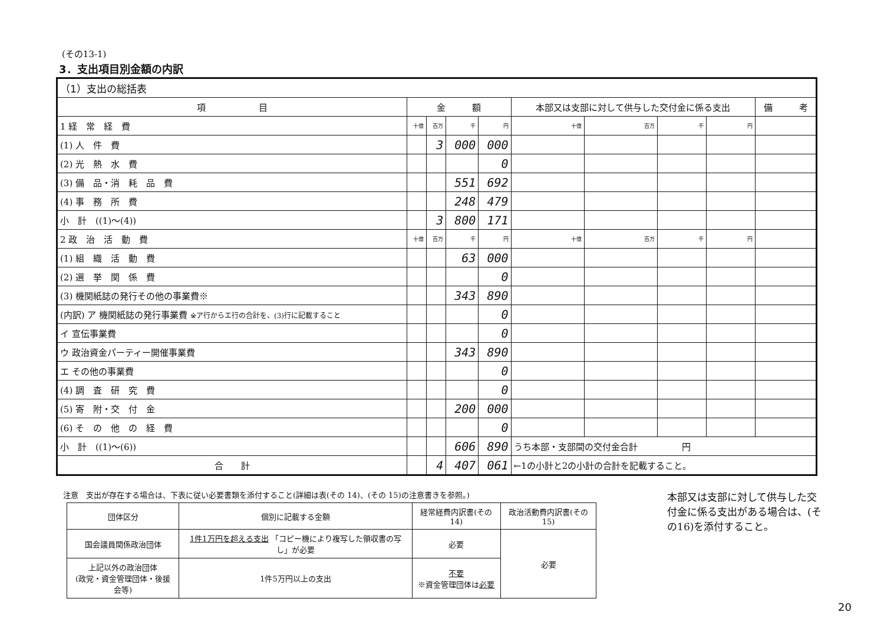(その13-1)
3．支出項目別金額の内訳
| （1）支出の総括表 | | | | | | | | | |
| 項 目 | 金 額 | | | | 本部又は支部に対して供与した交付金に係る支出 | | | | 備 考 |
| 1 経 常 経 費 | 十億 | 百万 | 千 | 円 | 十億 | 百万 | 千 | 円 | |
| (1) 人 件 費 | | 3 | 000 | 000 | | | | | |
| (2) 光 熱 水 費 | | | | 0 | | | | | |
| (3) 備 品・消 耗 品 費 | | | 551 | 692 | | | | | |
| (4) 事 務 所 費 | | | 248 | 479 | | | | | |
| 小 計 ((1)～(4)) | | 3 | 800 | 171 | | | | | |
| 2 政 治 活 動 費 | 十億 | 百万 | 千 | 円 | 十億 | 百万 | 千 | 円 | |
| (1) 組 織 活 動 費 | | | 63 | 000 | | | | | |
| (2) 選 挙 関 係 費 | | | | 0 | | | | | |
| (3) 機関紙誌の発行その他の事業費※ | | | 343 | 890 | | | | | |
| (内訳) ア 機関紙誌の発行事業費 ※ア行からエ行の合計を、(3)行に記載すること | | | | 0 | | | | | |
| イ 宣伝事業費 | | | | 0 | | | | | |
| ウ 政治資金パーティー開催事業費 | | | 343 | 890 | | | | | |
| エ その他の事業費 | | | | 0 | | | | | |
| (4) 調 査 研 究 費 | | | | 0 | | | | | |
| (5) 寄 附・交 付 金 | | | 200 | 000 | | | | | |
| (6) そ の 他 の 経 費 | | | | 0 | | | | | |
| 小 計 ((1)～(6)) | | | 606 | 890 | うち本部・支部間の交付金合計 円 | | | | |
| 合 計 | | 4 | 407 | 061 | ←1の小計と2の小計の合計を記載すること。 | | | | |
注意　支出が存在する場合は、下表に従い必要書類を添付すること(詳細は表(その 14)、(その 15)の注意書きを参照。)
| 団体区分 | 個別に記載する金額 | 経常経費内訳書(その 14) | 政治活動費内訳書(その 15) |
| 国会議員関係政治団体 | 1件1万円を超える支出 「コピー機により複写した領収書の写し」が必要 | 必要 | 必要 |
| 上記以外の政治団体 (政党・資金管理団体・後援会等) | 1件5万円以上の支出 | 不要 ※資金管理団体は 必要 | |
本部又は支部に対して供与した交付金に係る支出がある場合は、(その16)を添付すること。
20